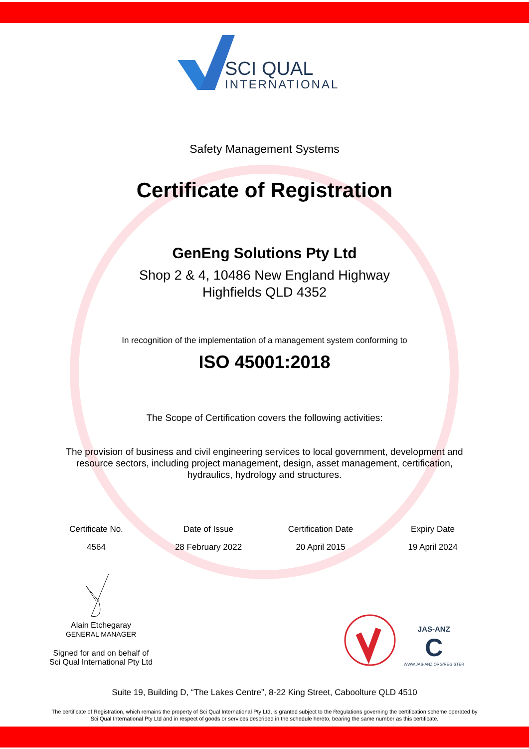SCI QUAL
INTERNATIONAL
Safety Management Systems
Certificate of Registration
GenEng Solutions Pty Ltd
Shop 2 & 4, 10486 New England Highway
Highfields QLD 4352
In recognition of the implementation of a management system conforming to
ISO 45001:2018
The Scope of Certification covers the following activities:
The provision of business and civil engineering services to local government, development and resource sectors, including project management, design, asset management, certification, hydraulics, hydrology and structures.
| Certificate No. | Date of Issue | Certification Date | Expiry Date |
| 4564 | 28 February 2022 | 20 April 2015 | 19 April 2024 |
Alain Etchegaray
GENERAL MANAGER
Signed for and on behalf of
Sci Qual International Pty Ltd
JAS-ANZ
C
WWW.JAS-ANZ.ORG/REGISTER
Suite 19, Building D, “The Lakes Centre”, 8-22 King Street, Caboolture QLD 4510
The certificate of Registration, which remains the property of Sci Qual International Pty Ltd, is granted subject to the Regulations governing the certification scheme operated by
Sci Qual International Pty Ltd and in respect of goods or services described in the schedule hereto, bearing the same number as this certificate.